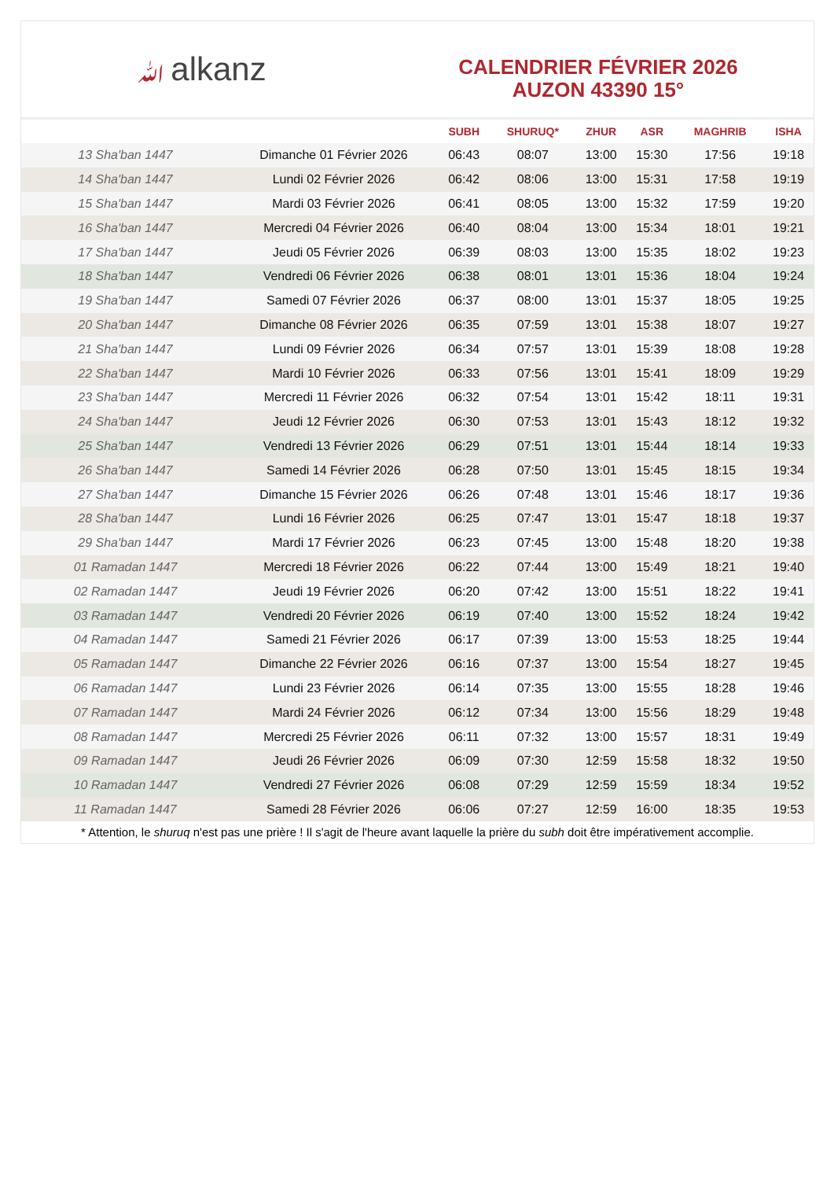ﷲalkanz
CALENDRIER FÉVRIER 2026
AUZON 43390 15°
| | | SUBH | SHURUQ* | ZHUR | ASR | MAGHRIB | ISHA |
| --- | --- | --- | --- | --- | --- | --- | --- |
| 13 Sha'ban 1447 | Dimanche 01 Février 2026 | 06:43 | 08:07 | 13:00 | 15:30 | 17:56 | 19:18 |
| 14 Sha'ban 1447 | Lundi 02 Février 2026 | 06:42 | 08:06 | 13:00 | 15:31 | 17:58 | 19:19 |
| 15 Sha'ban 1447 | Mardi 03 Février 2026 | 06:41 | 08:05 | 13:00 | 15:32 | 17:59 | 19:20 |
| 16 Sha'ban 1447 | Mercredi 04 Février 2026 | 06:40 | 08:04 | 13:00 | 15:34 | 18:01 | 19:21 |
| 17 Sha'ban 1447 | Jeudi 05 Février 2026 | 06:39 | 08:03 | 13:00 | 15:35 | 18:02 | 19:23 |
| 18 Sha'ban 1447 | Vendredi 06 Février 2026 | 06:38 | 08:01 | 13:01 | 15:36 | 18:04 | 19:24 |
| 19 Sha'ban 1447 | Samedi 07 Février 2026 | 06:37 | 08:00 | 13:01 | 15:37 | 18:05 | 19:25 |
| 20 Sha'ban 1447 | Dimanche 08 Février 2026 | 06:35 | 07:59 | 13:01 | 15:38 | 18:07 | 19:27 |
| 21 Sha'ban 1447 | Lundi 09 Février 2026 | 06:34 | 07:57 | 13:01 | 15:39 | 18:08 | 19:28 |
| 22 Sha'ban 1447 | Mardi 10 Février 2026 | 06:33 | 07:56 | 13:01 | 15:41 | 18:09 | 19:29 |
| 23 Sha'ban 1447 | Mercredi 11 Février 2026 | 06:32 | 07:54 | 13:01 | 15:42 | 18:11 | 19:31 |
| 24 Sha'ban 1447 | Jeudi 12 Février 2026 | 06:30 | 07:53 | 13:01 | 15:43 | 18:12 | 19:32 |
| 25 Sha'ban 1447 | Vendredi 13 Février 2026 | 06:29 | 07:51 | 13:01 | 15:44 | 18:14 | 19:33 |
| 26 Sha'ban 1447 | Samedi 14 Février 2026 | 06:28 | 07:50 | 13:01 | 15:45 | 18:15 | 19:34 |
| 27 Sha'ban 1447 | Dimanche 15 Février 2026 | 06:26 | 07:48 | 13:01 | 15:46 | 18:17 | 19:36 |
| 28 Sha'ban 1447 | Lundi 16 Février 2026 | 06:25 | 07:47 | 13:01 | 15:47 | 18:18 | 19:37 |
| 29 Sha'ban 1447 | Mardi 17 Février 2026 | 06:23 | 07:45 | 13:00 | 15:48 | 18:20 | 19:38 |
| 01 Ramadan 1447 | Mercredi 18 Février 2026 | 06:22 | 07:44 | 13:00 | 15:49 | 18:21 | 19:40 |
| 02 Ramadan 1447 | Jeudi 19 Février 2026 | 06:20 | 07:42 | 13:00 | 15:51 | 18:22 | 19:41 |
| 03 Ramadan 1447 | Vendredi 20 Février 2026 | 06:19 | 07:40 | 13:00 | 15:52 | 18:24 | 19:42 |
| 04 Ramadan 1447 | Samedi 21 Février 2026 | 06:17 | 07:39 | 13:00 | 15:53 | 18:25 | 19:44 |
| 05 Ramadan 1447 | Dimanche 22 Février 2026 | 06:16 | 07:37 | 13:00 | 15:54 | 18:27 | 19:45 |
| 06 Ramadan 1447 | Lundi 23 Février 2026 | 06:14 | 07:35 | 13:00 | 15:55 | 18:28 | 19:46 |
| 07 Ramadan 1447 | Mardi 24 Février 2026 | 06:12 | 07:34 | 13:00 | 15:56 | 18:29 | 19:48 |
| 08 Ramadan 1447 | Mercredi 25 Février 2026 | 06:11 | 07:32 | 13:00 | 15:57 | 18:31 | 19:49 |
| 09 Ramadan 1447 | Jeudi 26 Février 2026 | 06:09 | 07:30 | 12:59 | 15:58 | 18:32 | 19:50 |
| 10 Ramadan 1447 | Vendredi 27 Février 2026 | 06:08 | 07:29 | 12:59 | 15:59 | 18:34 | 19:52 |
| 11 Ramadan 1447 | Samedi 28 Février 2026 | 06:06 | 07:27 | 12:59 | 16:00 | 18:35 | 19:53 |
* Attention, le shuruq n'est pas une prière ! Il s'agit de l'heure avant laquelle la prière du subh doit être impérativement accomplie.